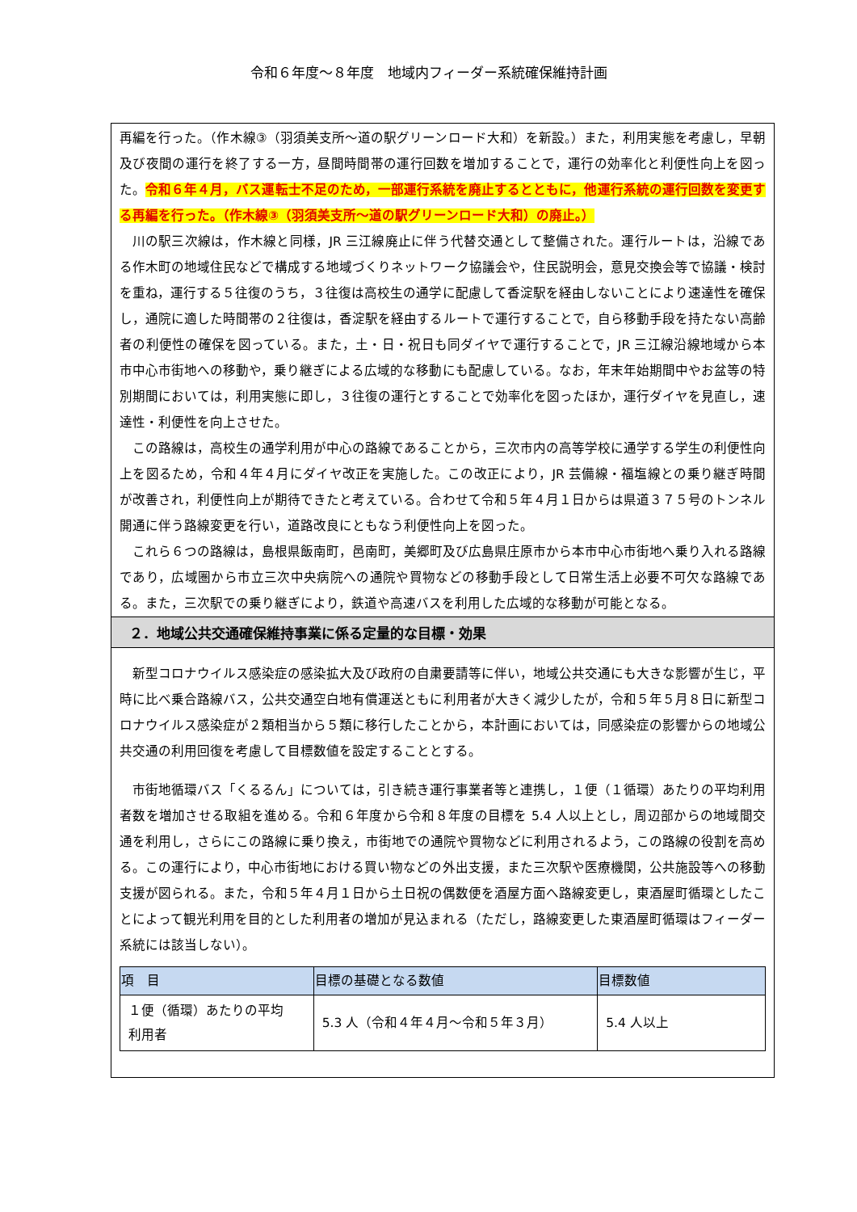令和６年度～８年度　地域内フィーダー系統確保維持計画
再編を行った。（作木線③（羽須美支所～道の駅グリーンロード大和）を新設。）また，利用実態を考慮し，早朝及び夜間の運行を終了する一方，昼間時間帯の運行回数を増加することで，運行の効率化と利便性向上を図った。令和６年４月，バス運転士不足のため，一部運行系統を廃止するとともに，他運行系統の運行回数を変更する再編を行った。（作木線③（羽須美支所～道の駅グリーンロード大和）の廃止。）
川の駅三次線は，作木線と同様，JR 三江線廃止に伴う代替交通として整備された。運行ルートは，沿線である作木町の地域住民などで構成する地域づくりネットワーク協議会や，住民説明会，意見交換会等で協議・検討を重ね，運行する５往復のうち，３往復は高校生の通学に配慮して香淀駅を経由しないことにより速達性を確保し，通院に適した時間帯の２往復は，香淀駅を経由するルートで運行することで，自ら移動手段を持たない高齢者の利便性の確保を図っている。また，土・日・祝日も同ダイヤで運行することで，JR 三江線沿線地域から本市中心市街地への移動や，乗り継ぎによる広域的な移動にも配慮している。なお，年末年始期間中やお盆等の特別期間においては，利用実態に即し，３往復の運行とすることで効率化を図ったほか，運行ダイヤを見直し，速達性・利便性を向上させた。
この路線は，高校生の通学利用が中心の路線であることから，三次市内の高等学校に通学する学生の利便性向上を図るため，令和４年４月にダイヤ改正を実施した。この改正により，JR 芸備線・福塩線との乗り継ぎ時間が改善され，利便性向上が期待できたと考えている。合わせて令和５年４月１日からは県道３７５号のトンネル開通に伴う路線変更を行い，道路改良にともなう利便性向上を図った。
これら６つの路線は，島根県飯南町，邑南町，美郷町及び広島県庄原市から本市中心市街地へ乗り入れる路線であり，広域圏から市立三次中央病院への通院や買物などの移動手段として日常生活上必要不可欠な路線である。また，三次駅での乗り継ぎにより，鉄道や高速バスを利用した広域的な移動が可能となる。
２．地域公共交通確保維持事業に係る定量的な目標・効果
新型コロナウイルス感染症の感染拡大及び政府の自粛要請等に伴い，地域公共交通にも大きな影響が生じ，平時に比べ乗合路線バス，公共交通空白地有償運送ともに利用者が大きく減少したが，令和５年５月８日に新型コロナウイルス感染症が２類相当から５類に移行したことから，本計画においては，同感染症の影響からの地域公共交通の利用回復を考慮して目標数値を設定することとする。
市街地循環バス「くるるん」については，引き続き運行事業者等と連携し，１便（１循環）あたりの平均利用者数を増加させる取組を進める。令和６年度から令和８年度の目標を 5.4 人以上とし，周辺部からの地域間交通を利用し，さらにこの路線に乗り換え，市街地での通院や買物などに利用されるよう，この路線の役割を高める。この運行により，中心市街地における買い物などの外出支援，また三次駅や医療機関，公共施設等への移動支援が図られる。また，令和５年４月１日から土日祝の偶数便を酒屋方面へ路線変更し，東酒屋町循環としたことによって観光利用を目的とした利用者の増加が見込まれる（ただし，路線変更した東酒屋町循環はフィーダー系統には該当しない）。
| 項 目 | 目標の基礎となる数値 | 目標数値 |
| --- | --- | --- |
| １便（循環）あたりの平均 利用者 | 5.3 人（令和４年４月～令和５年３月） | 5.4 人以上 |